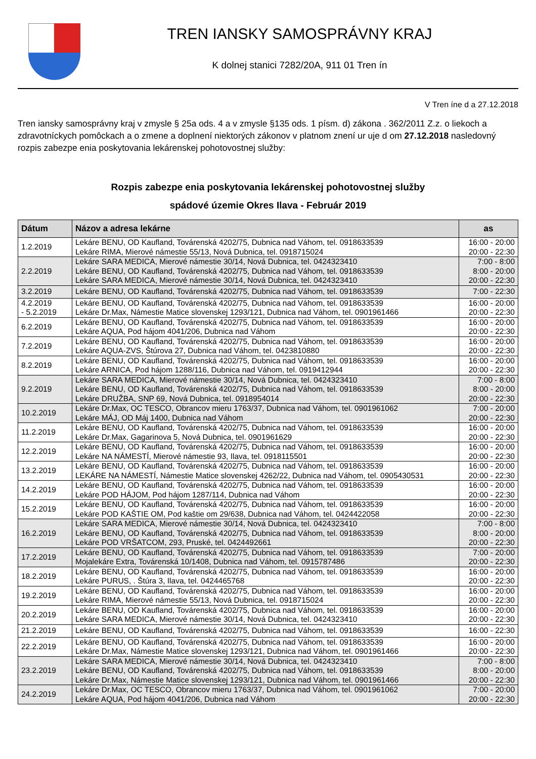TREN IANSKY SAMOSPRÁVNY KRAJ
K dolnej stanici 7282/20A, 911 01 Tren ín
V Tren íne d a 27.12.2018
Tren iansky samosprávny kraj v zmysle § 25a ods. 4 a v zmysle §135 ods. 1 písm. d) zákona . 362/2011 Z.z. o liekoch a zdravotníckych pomôckach a o zmene a doplnení niektorých zákonov v platnom znení ur uje d om 27.12.2018 nasledovný rozpis zabezpe enia poskytovania lekárenskej pohotovostnej služby:
Rozpis zabezpe enia poskytovania lekárenskej pohotovostnej služby
spádové územie Okres Ilava - Február 2019
| Dátum | Názov a adresa lekárne | as |
| --- | --- | --- |
| 1.2.2019 | Lekáre BENU, OD Kaufland, Továrenská 4202/75, Dubnica nad Váhom, tel. 0918633539 Lekáre RIMA, Mierové námestie 55/13, Nová Dubnica, tel. 0918715024 | 16:00 - 20:00 20:00 - 22:30 |
| 2.2.2019 | Lekáre SARA MEDICA, Mierové námestie 30/14, Nová Dubnica, tel. 0424323410 Lekáre BENU, OD Kaufland, Továrenská 4202/75, Dubnica nad Váhom, tel. 0918633539 Lekáre SARA MEDICA, Mierové námestie 30/14, Nová Dubnica, tel. 0424323410 | 7:00 - 8:00 8:00 - 20:00 20:00 - 22:30 |
| 3.2.2019 | Lekáre BENU, OD Kaufland, Továrenská 4202/75, Dubnica nad Váhom, tel. 0918633539 | 7:00 - 22:30 |
| 4.2.2019 - 5.2.2019 | Lekáre BENU, OD Kaufland, Továrenská 4202/75, Dubnica nad Váhom, tel. 0918633539 Lekáre Dr.Max, Námestie Matice slovenskej 1293/121, Dubnica nad Váhom, tel. 0901961466 | 16:00 - 20:00 20:00 - 22:30 |
| 6.2.2019 | Lekáre BENU, OD Kaufland, Továrenská 4202/75, Dubnica nad Váhom, tel. 0918633539 Lekáre AQUA, Pod hájom 4041/206, Dubnica nad Váhom | 16:00 - 20:00 20:00 - 22:30 |
| 7.2.2019 | Lekáre BENU, OD Kaufland, Továrenská 4202/75, Dubnica nad Váhom, tel. 0918633539 Lekáre AQUA-ZVS, Štúrova 27, Dubnica nad Váhom, tel. 0423810880 | 16:00 - 20:00 20:00 - 22:30 |
| 8.2.2019 | Lekáre BENU, OD Kaufland, Továrenská 4202/75, Dubnica nad Váhom, tel. 0918633539 Lekáre ARNICA, Pod hájom 1288/116, Dubnica nad Váhom, tel. 0919412944 | 16:00 - 20:00 20:00 - 22:30 |
| 9.2.2019 | Lekáre SARA MEDICA, Mierové námestie 30/14, Nová Dubnica, tel. 0424323410 Lekáre BENU, OD Kaufland, Továrenská 4202/75, Dubnica nad Váhom, tel. 0918633539 Lekáre DRUŽBA, SNP 69, Nová Dubnica, tel. 0918954014 | 7:00 - 8:00 8:00 - 20:00 20:00 - 22:30 |
| 10.2.2019 | Lekáre Dr.Max, OC TESCO, Obrancov mieru 1763/37, Dubnica nad Váhom, tel. 0901961062 Lekáre MÁJ, OD Máj 1400, Dubnica nad Váhom | 7:00 - 20:00 20:00 - 22:30 |
| 11.2.2019 | Lekáre BENU, OD Kaufland, Továrenská 4202/75, Dubnica nad Váhom, tel. 0918633539 Lekáre Dr.Max, Gagarinova 5, Nová Dubnica, tel. 0901961629 | 16:00 - 20:00 20:00 - 22:30 |
| 12.2.2019 | Lekáre BENU, OD Kaufland, Továrenská 4202/75, Dubnica nad Váhom, tel. 0918633539 Lekáre NA NÁMESTÍ, Mierové námestie 93, Ilava, tel. 0918115501 | 16:00 - 20:00 20:00 - 22:30 |
| 13.2.2019 | Lekáre BENU, OD Kaufland, Továrenská 4202/75, Dubnica nad Váhom, tel. 0918633539 LEKÁRE NA NÁMESTÍ, Námestie Matice slovenskej 4262/22, Dubnica nad Váhom, tel. 0905430531 | 16:00 - 20:00 20:00 - 22:30 |
| 14.2.2019 | Lekáre BENU, OD Kaufland, Továrenská 4202/75, Dubnica nad Váhom, tel. 0918633539 Lekáre POD HÁJOM, Pod hájom 1287/114, Dubnica nad Váhom | 16:00 - 20:00 20:00 - 22:30 |
| 15.2.2019 | Lekáre BENU, OD Kaufland, Továrenská 4202/75, Dubnica nad Váhom, tel. 0918633539 Lekáre POD KAŠTIE OM, Pod kaštie om 29/638, Dubnica nad Váhom, tel. 0424422058 | 16:00 - 20:00 20:00 - 22:30 |
| 16.2.2019 | Lekáre SARA MEDICA, Mierové námestie 30/14, Nová Dubnica, tel. 0424323410 Lekáre BENU, OD Kaufland, Továrenská 4202/75, Dubnica nad Váhom, tel. 0918633539 Lekáre POD VRŠATCOM, 293, Pruské, tel. 0424492661 | 7:00 - 8:00 8:00 - 20:00 20:00 - 22:30 |
| 17.2.2019 | Lekáre BENU, OD Kaufland, Továrenská 4202/75, Dubnica nad Váhom, tel. 0918633539 Mojalekáre Extra, Továrenská 10/1408, Dubnica nad Váhom, tel. 0915787486 | 7:00 - 20:00 20:00 - 22:30 |
| 18.2.2019 | Lekáre BENU, OD Kaufland, Továrenská 4202/75, Dubnica nad Váhom, tel. 0918633539 Lekáre PURUS, . Štúra 3, Ilava, tel. 0424465768 | 16:00 - 20:00 20:00 - 22:30 |
| 19.2.2019 | Lekáre BENU, OD Kaufland, Továrenská 4202/75, Dubnica nad Váhom, tel. 0918633539 Lekáre RIMA, Mierové námestie 55/13, Nová Dubnica, tel. 0918715024 | 16:00 - 20:00 20:00 - 22:30 |
| 20.2.2019 | Lekáre BENU, OD Kaufland, Továrenská 4202/75, Dubnica nad Váhom, tel. 0918633539 Lekáre SARA MEDICA, Mierové námestie 30/14, Nová Dubnica, tel. 0424323410 | 16:00 - 20:00 20:00 - 22:30 |
| 21.2.2019 | Lekáre BENU, OD Kaufland, Továrenská 4202/75, Dubnica nad Váhom, tel. 0918633539 | 16:00 - 22:30 |
| 22.2.2019 | Lekáre BENU, OD Kaufland, Továrenská 4202/75, Dubnica nad Váhom, tel. 0918633539 Lekáre Dr.Max, Námestie Matice slovenskej 1293/121, Dubnica nad Váhom, tel. 0901961466 | 16:00 - 20:00 20:00 - 22:30 |
| 23.2.2019 | Lekáre SARA MEDICA, Mierové námestie 30/14, Nová Dubnica, tel. 0424323410 Lekáre BENU, OD Kaufland, Továrenská 4202/75, Dubnica nad Váhom, tel. 0918633539 Lekáre Dr.Max, Námestie Matice slovenskej 1293/121, Dubnica nad Váhom, tel. 0901961466 | 7:00 - 8:00 8:00 - 20:00 20:00 - 22:30 |
| 24.2.2019 | Lekáre Dr.Max, OC TESCO, Obrancov mieru 1763/37, Dubnica nad Váhom, tel. 0901961062 Lekáre AQUA, Pod hájom 4041/206, Dubnica nad Váhom | 7:00 - 20:00 20:00 - 22:30 |